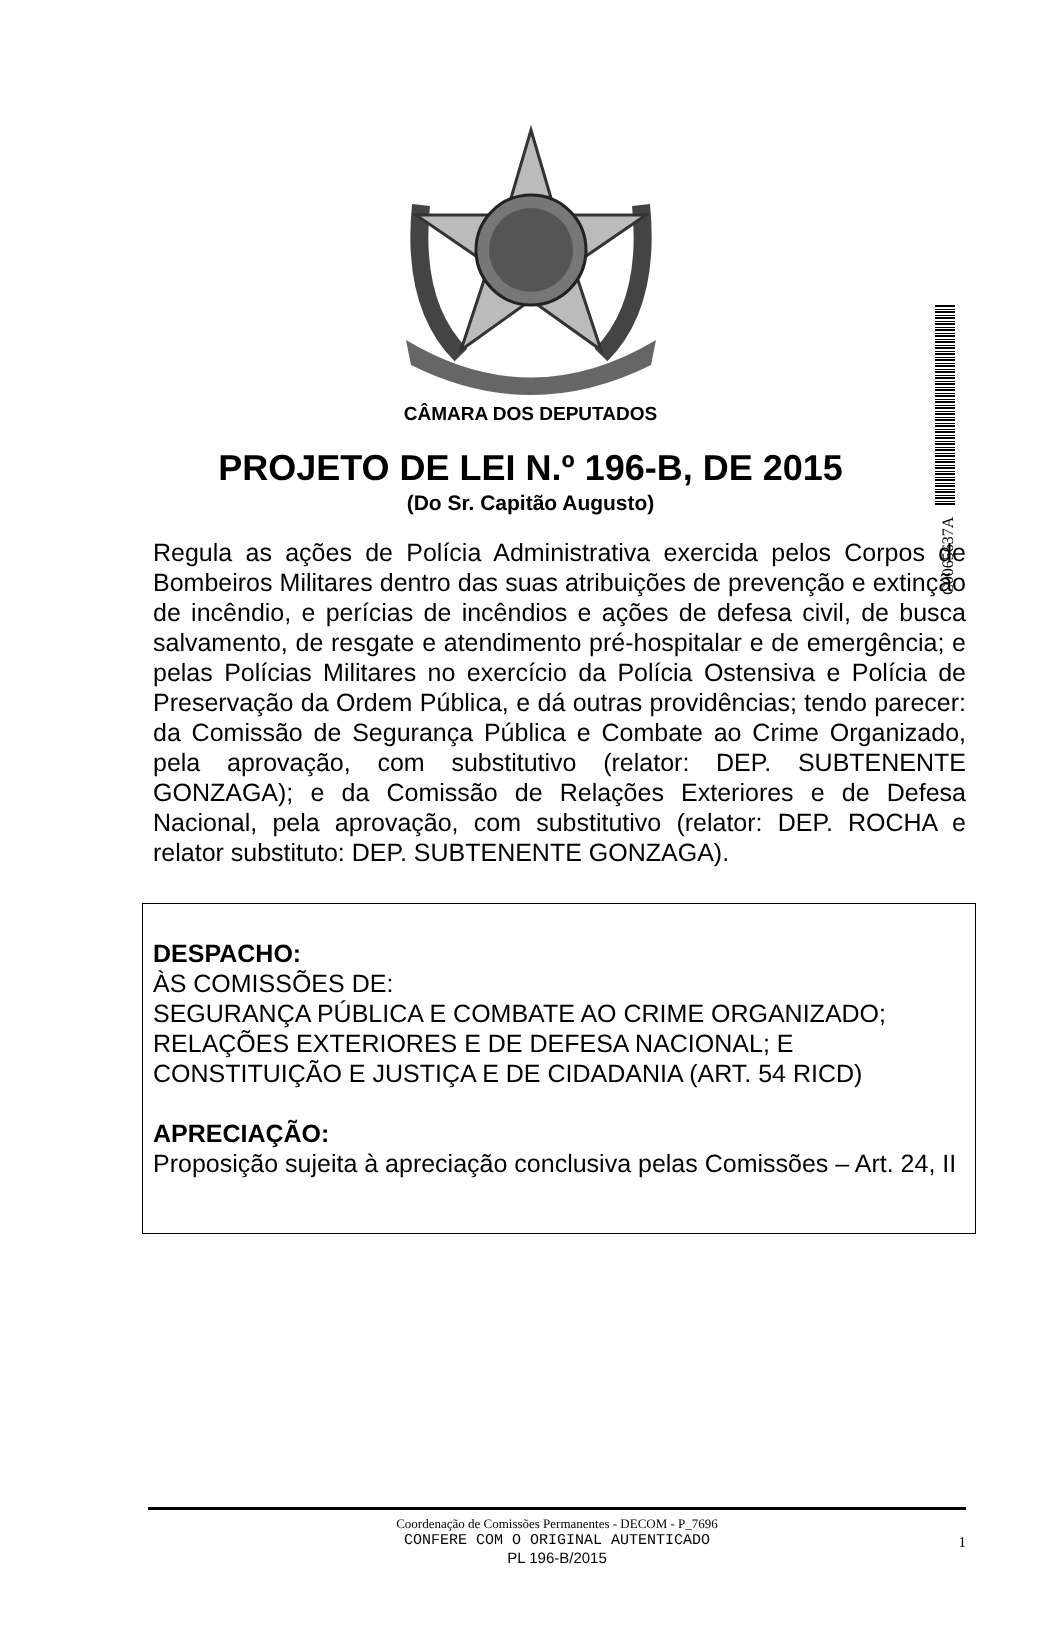C0065637A
CÂMARA DOS DEPUTADOS
PROJETO DE LEI N.º 196-B, DE 2015
(Do Sr. Capitão Augusto)
Regula as ações de Polícia Administrativa exercida pelos Corpos de Bombeiros Militares dentro das suas atribuições de prevenção e extinção de incêndio, e perícias de incêndios e ações de defesa civil, de busca salvamento, de resgate e atendimento pré-hospitalar e de emergência; e pelas Polícias Militares no exercício da Polícia Ostensiva e Polícia de Preservação da Ordem Pública, e dá outras providências; tendo parecer: da Comissão de Segurança Pública e Combate ao Crime Organizado, pela aprovação, com substitutivo (relator: DEP. SUBTENENTE GONZAGA); e da Comissão de Relações Exteriores e de Defesa Nacional, pela aprovação, com substitutivo (relator: DEP. ROCHA e relator substituto: DEP. SUBTENENTE GONZAGA).
DESPACHO:
ÀS COMISSÕES DE:
SEGURANÇA PÚBLICA E COMBATE AO CRIME ORGANIZADO;
RELAÇÕES EXTERIORES E DE DEFESA NACIONAL; E
CONSTITUIÇÃO E JUSTIÇA E DE CIDADANIA (ART. 54 RICD)
APRECIAÇÃO:
Proposição sujeita à apreciação conclusiva pelas Comissões – Art. 24, II
Coordenação de Comissões Permanentes - DECOM - P_7696
CONFERE COM O ORIGINAL AUTENTICADO
PL 196-B/2015
1